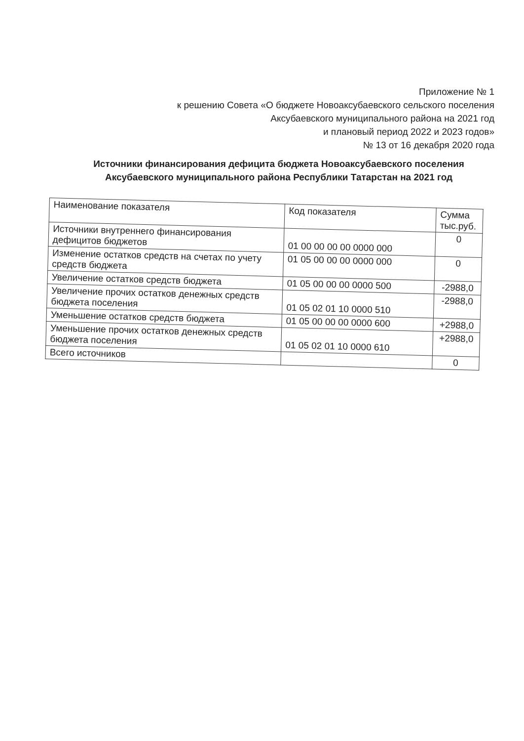Приложение № 1
к решению Совета «О бюджете Новоаксубаевского сельского поселения
Аксубаевского муниципального района на 2021 год
и плановый период 2022 и 2023 годов»
№ 13 от 16 декабря 2020 года
Источники финансирования дефицита бюджета Новоаксубаевского поселения Аксубаевского муниципального района Республики Татарстан на 2021 год
| Наименование показателя | Код показателя | Сумма тыс.руб. |
| --- | --- | --- |
| Источники внутреннего финансирования дефицитов бюджетов | 01 00 00 00 00 0000 000 | 0 |
| Изменение остатков средств на счетах по учету средств бюджета | 01 05 00 00 00 0000 000 | 0 |
| Увеличение остатков средств бюджета | 01 05 00 00 00 0000 500 | -2988,0 |
| Увеличение прочих остатков денежных средств бюджета поселения | 01 05 02 01 10 0000 510 | -2988,0 |
| Уменьшение остатков средств бюджета | 01 05 00 00 00 0000 600 | +2988,0 |
| Уменьшение прочих остатков денежных средств бюджета поселения | 01 05 02 01 10 0000 610 | +2988,0 |
| Всего источников | | 0 |